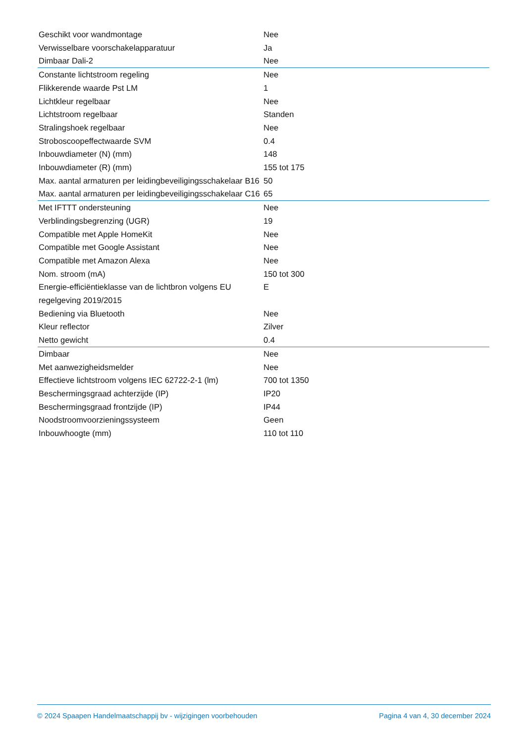| Geschikt voor wandmontage | Nee |
| Verwisselbare voorschakelapparatuur | Ja |
| Dimbaar Dali-2 | Nee |
| Constante lichtstroom regeling | Nee |
| Flikkerende waarde Pst LM | 1 |
| Lichtkleur regelbaar | Nee |
| Lichtstroom regelbaar | Standen |
| Stralingshoek regelbaar | Nee |
| Stroboscoopeffectwaarde SVM | 0.4 |
| Inbouwdiameter (N) (mm) | 148 |
| Inbouwdiameter (R) (mm) | 155 tot 175 |
| Max. aantal armaturen per leidingbeveiligingsschakelaar B16 | 50 |
| Max. aantal armaturen per leidingbeveiligingsschakelaar C16 | 65 |
| Met IFTTT ondersteuning | Nee |
| Verblindingsbegrenzing (UGR) | 19 |
| Compatible met Apple HomeKit | Nee |
| Compatible met Google Assistant | Nee |
| Compatible met Amazon Alexa | Nee |
| Nom. stroom (mA) | 150 tot 300 |
| Energie-efficiëntieklasse van de lichtbron volgens EU regelgeving 2019/2015 | E |
| Bediening via Bluetooth | Nee |
| Kleur reflector | Zilver |
| Netto gewicht | 0.4 |
| Dimbaar | Nee |
| Met aanwezigheidsmelder | Nee |
| Effectieve lichtstroom volgens IEC 62722-2-1 (lm) | 700 tot 1350 |
| Beschermingsgraad achterzijde (IP) | IP20 |
| Beschermingsgraad frontzijde (IP) | IP44 |
| Noodstroomvoorzieningssysteem | Geen |
| Inbouwhoogte (mm) | 110 tot 110 |
© 2024 Spaapen Handelmaatschappij bv - wijzigingen voorbehouden Pagina 4 van 4, 30 december 2024